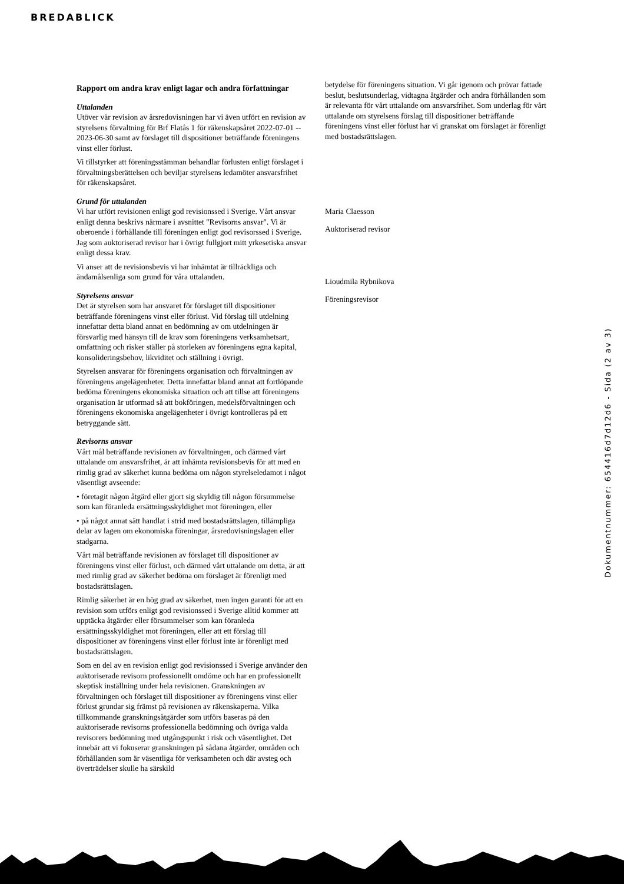BREDABLICK
Rapport om andra krav enligt lagar och andra författningar
Uttalanden
Utöver vår revision av årsredovisningen har vi även utfört en revision av styrelsens förvaltning för Brf Flatås 1 för räkenskapsåret 2022-07-01 -- 2023-06-30 samt av förslaget till dispositioner beträffande föreningens vinst eller förlust.
Vi tillstyrker att föreningsstämman behandlar förlusten enligt förslaget i förvaltningsberättelsen och beviljar styrelsens ledamöter ansvarsfrihet för räkenskapsåret.
Grund för uttalanden
Vi har utfört revisionen enligt god revisionssed i Sverige. Vårt ansvar enligt denna beskrivs närmare i avsnittet "Revisorns ansvar". Vi är oberoende i förhållande till föreningen enligt god revisorssed i Sverige. Jag som auktoriserad revisor har i övrigt fullgjort mitt yrkesetiska ansvar enligt dessa krav.
Vi anser att de revisionsbevis vi har inhämtat är tillräckliga och ändamålsenliga som grund för våra uttalanden.
Styrelsens ansvar
Det är styrelsen som har ansvaret för förslaget till dispositioner beträffande föreningens vinst eller förlust. Vid förslag till utdelning innefattar detta bland annat en bedömning av om utdelningen är försvarlig med hänsyn till de krav som föreningens verksamhetsart, omfattning och risker ställer på storleken av föreningens egna kapital, konsolideringsbehov, likviditet och ställning i övrigt.
Styrelsen ansvarar för föreningens organisation och förvaltningen av föreningens angelägenheter. Detta innefattar bland annat att fortlöpande bedöma föreningens ekonomiska situation och att tillse att föreningens organisation är utformad så att bokföringen, medelsförvaltningen och föreningens ekonomiska angelägenheter i övrigt kontrolleras på ett betryggande sätt.
Revisorns ansvar
Vårt mål beträffande revisionen av förvaltningen, och därmed vårt uttalande om ansvarsfrihet, är att inhämta revisionsbevis för att med en rimlig grad av säkerhet kunna bedöma om någon styrelseledamot i något väsentligt avseende:
• företagit någon åtgärd eller gjort sig skyldig till någon försummelse som kan föranleda ersättningsskyldighet mot föreningen, eller
• på något annat sätt handlat i strid med bostadsrättslagen, tillämpliga delar av lagen om ekonomiska föreningar, årsredovisningslagen eller stadgarna.
Vårt mål beträffande revisionen av förslaget till dispositioner av föreningens vinst eller förlust, och därmed vårt uttalande om detta, är att med rimlig grad av säkerhet bedöma om förslaget är förenligt med bostadsrättslagen.
Rimlig säkerhet är en hög grad av säkerhet, men ingen garanti för att en revision som utförs enligt god revisionssed i Sverige alltid kommer att upptäcka åtgärder eller försummelser som kan föranleda ersättningsskyldighet mot föreningen, eller att ett förslag till dispositioner av föreningens vinst eller förlust inte är förenligt med bostadsrättslagen.
Som en del av en revision enligt god revisionssed i Sverige använder den auktoriserade revisorn professionellt omdöme och har en professionellt skeptisk inställning under hela revisionen. Granskningen av förvaltningen och förslaget till dispositioner av föreningens vinst eller förlust grundar sig främst på revisionen av räkenskaperna. Vilka tillkommande granskningsåtgärder som utförs baseras på den auktoriserade revisorns professionella bedömning och övriga valda revisorers bedömning med utgångspunkt i risk och väsentlighet. Det innebär att vi fokuserar granskningen på sådana åtgärder, områden och förhållanden som är väsentliga för verksamheten och där avsteg och överträdelser skulle ha särskild
betydelse för föreningens situation. Vi går igenom och prövar fattade beslut, beslutsunderlag, vidtagna åtgärder och andra förhållanden som är relevanta för vårt uttalande om ansvarsfrihet. Som underlag för vårt uttalande om styrelsens förslag till dispositioner beträffande föreningens vinst eller förlust har vi granskat om förslaget är förenligt med bostadsrättslagen.
Maria Claesson
Auktoriserad revisor
Lioudmila Rybnikova
Föreningsrevisor
Dokumentnummer: 654416d7d12d6 - Sida (2 av 3)